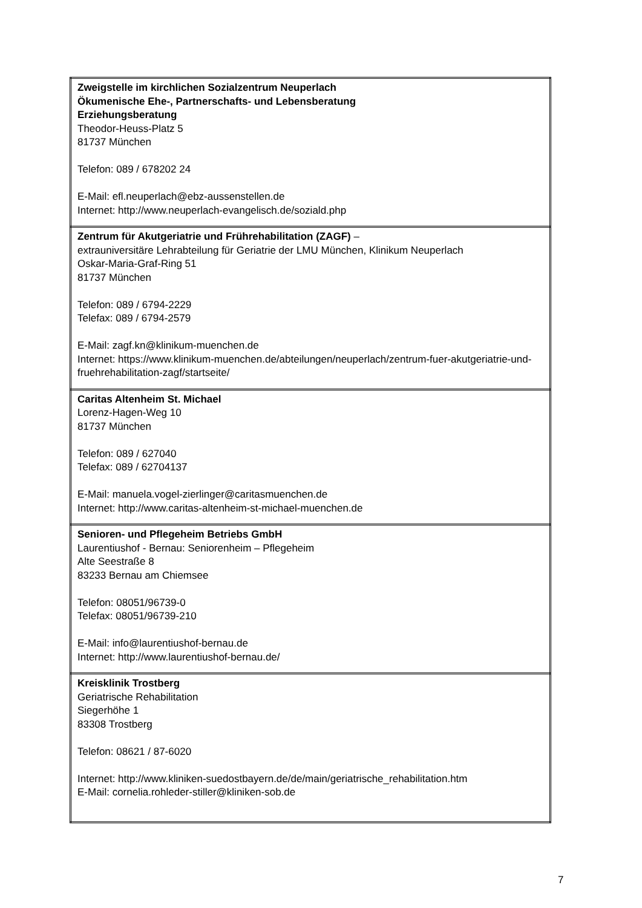| Zweigstelle im kirchlichen Sozialzentrum Neuperlach Ökumenische Ehe-, Partnerschafts- und Lebensberatung Erziehungsberatung Theodor-Heuss-Platz 5 81737 München Telefon: 089 / 678202 24 E-Mail: efl.neuperlach@ebz-aussenstellen.de Internet: http://www.neuperlach-evangelisch.de/soziald.php |
| Zentrum für Akutgeriatrie und Frührehabilitation (ZAGF) – extrauniversitäre Lehrabteilung für Geriatrie der LMU München, Klinikum Neuperlach Oskar-Maria-Graf-Ring 51 81737 München Telefon: 089 / 6794-2229 Telefax: 089 / 6794-2579 E-Mail: zagf.kn@klinikum-muenchen.de Internet: https://www.klinikum-muenchen.de/abteilungen/neuperlach/zentrum-fuer-akutgeriatrie-und-fruehrehabilitation-zagf/startseite/ |
| Caritas Altenheim St. Michael Lorenz-Hagen-Weg 10 81737 München Telefon: 089 / 627040 Telefax: 089 / 62704137 E-Mail: manuela.vogel-zierlinger@caritasmuenchen.de Internet: http://www.caritas-altenheim-st-michael-muenchen.de |
| Senioren- und Pflegeheim Betriebs GmbH Laurentiushof - Bernau: Seniorenheim – Pflegeheim Alte Seestraße 8 83233 Bernau am Chiemsee Telefon: 08051/96739-0 Telefax: 08051/96739-210 E-Mail: info@laurentiushof-bernau.de Internet: http://www.laurentiushof-bernau.de/ |
| Kreisklinik Trostberg Geriatrische Rehabilitation Siegerhöhe 1 83308 Trostberg Telefon: 08621 / 87-6020 Internet: http://www.kliniken-suedostbayern.de/de/main/geriatrische_rehabilitation.htm E-Mail: cornelia.rohleder-stiller@kliniken-sob.de |
7